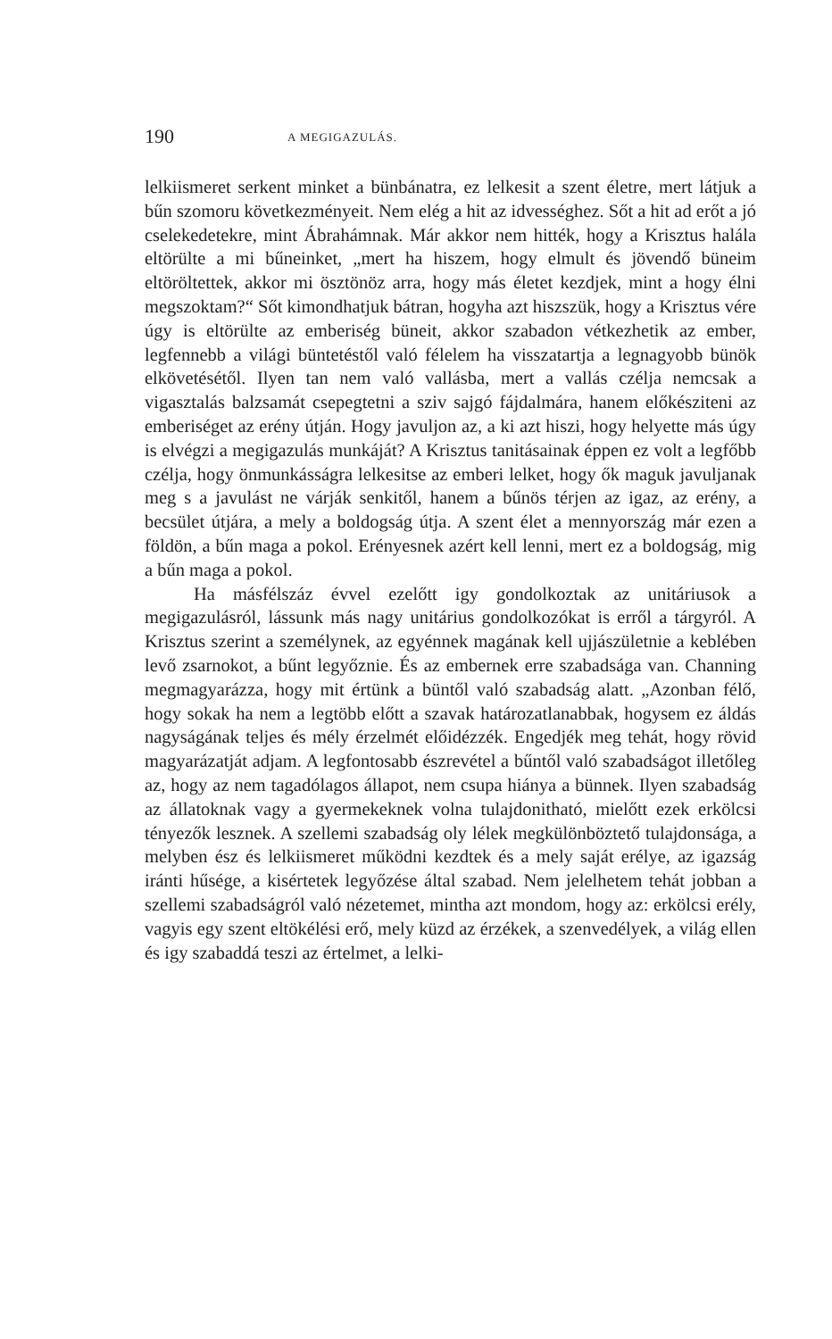190 A MEGIGAZULÁS.
lelkiismeret serkent minket a bünbánatra, ez lelkesit a szent életre, mert látjuk a bűn szomoru következményeit. Nem elég a hit az idvességhez. Sőt a hit ad erőt a jó cselekedetekre, mint Ábrahámnak. Már akkor nem hitték, hogy a Krisztus halála eltörülte a mi bűneinket, „mert ha hiszem, hogy elmult és jövendő büneim eltöröltettek, akkor mi ösztönöz arra, hogy más életet kezdjek, mint a hogy élni megszoktam?“ Sőt kimondhatjuk bátran, hogyha azt hiszszük, hogy a Krisztus vére úgy is eltörülte az emberiség büneit, akkor szabadon vétkezhetik az ember, legfennebb a világi büntetéstől való félelem ha visszatartja a legnagyobb bünök elkövetésétől. Ilyen tan nem való vallásba, mert a vallás czélja nemcsak a vigasztalás balzsamát csepegtetni a sziv sajgó fájdalmára, hanem előkésziteni az emberiséget az erény útján. Hogy javuljon az, a ki azt hiszi, hogy helyette más úgy is elvégzi a megigazulás munkáját? A Krisztus tanitásainak éppen ez volt a legfőbb czélja, hogy önmunkásságra lelkesitse az emberi lelket, hogy ők maguk javuljanak meg s a javulást ne várják senkitől, hanem a bűnös térjen az igaz, az erény, a becsület útjára, a mely a boldogság útja. A szent élet a mennyország már ezen a földön, a bűn maga a pokol. Erényesnek azért kell lenni, mert ez a boldogság, mig a bűn maga a pokol.
Ha másfélszáz évvel ezelőtt igy gondolkoztak az unitáriusok a megigazulásról, lássunk más nagy unitárius gondolkozókat is erről a tárgyról. A Krisztus szerint a személynek, az egyénnek magának kell ujjászületnie a keblében levő zsarnokot, a bűnt legyőznie. És az embernek erre szabadsága van. Channing megmagyarázza, hogy mit értünk a büntől való szabadság alatt. „Azonban félő, hogy sokak ha nem a legtöbb előtt a szavak határozatlanabbak, hogysem ez áldás nagyságának teljes és mély érzelmét előidézzék. Engedjék meg tehát, hogy rövid magyarázatját adjam. A legfontosabb észrevétel a bűntől való szabadságot illetőleg az, hogy az nem tagadólagos állapot, nem csupa hiánya a bünnek. Ilyen szabadság az állatoknak vagy a gyermekeknek volna tulajdonitható, mielőtt ezek erkölcsi tényezők lesznek. A szellemi szabadság oly lélek megkülönböztető tulajdonsága, a melyben ész és lelkiismeret működni kezdtek és a mely saját erélye, az igazság iránti hűsége, a kisértetek legyőzése által szabad. Nem jelelhetem tehát jobban a szellemi szabadságról való nézetemet, mintha azt mondom, hogy az: erkölcsi erély, vagyis egy szent eltökélési erő, mely küzd az érzékek, a szenvedélyek, a világ ellen és igy szabaddá teszi az értelmet, a lelki-